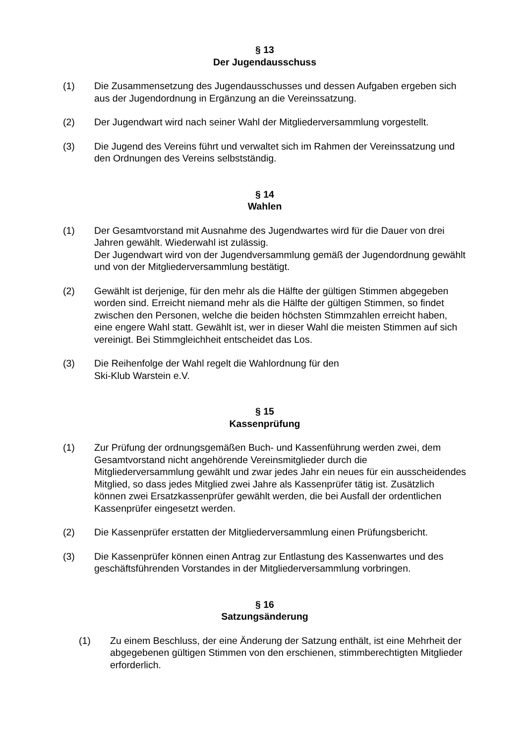§ 13
Der Jugendausschuss
(1) Die Zusammensetzung des Jugendausschusses und dessen Aufgaben ergeben sich aus der Jugendordnung in Ergänzung an die Vereinssatzung.
(2) Der Jugendwart wird nach seiner Wahl der Mitgliederversammlung vorgestellt.
(3) Die Jugend des Vereins führt und verwaltet sich im Rahmen der Vereinssatzung und den Ordnungen des Vereins selbstständig.
§ 14
Wahlen
(1) Der Gesamtvorstand mit Ausnahme des Jugendwartes wird für die Dauer von drei Jahren gewählt. Wiederwahl ist zulässig.
Der Jugendwart wird von der Jugendversammlung gemäß der Jugendordnung gewählt und von der Mitgliederversammlung bestätigt.
(2) Gewählt ist derjenige, für den mehr als die Hälfte der gültigen Stimmen abgegeben worden sind. Erreicht niemand mehr als die Hälfte der gültigen Stimmen, so findet zwischen den Personen, welche die beiden höchsten Stimmzahlen erreicht haben, eine engere Wahl statt. Gewählt ist, wer in dieser Wahl die meisten Stimmen auf sich vereinigt. Bei Stimmgleichheit entscheidet das Los.
(3) Die Reihenfolge der Wahl regelt die Wahlordnung für den
Ski-Klub Warstein e.V.
§ 15
Kassenprüfung
(1) Zur Prüfung der ordnungsgemäßen Buch- und Kassenführung werden zwei, dem Gesamtvorstand nicht angehörende Vereinsmitglieder durch die Mitgliederversammlung gewählt und zwar jedes Jahr ein neues für ein ausscheidendes Mitglied, so dass jedes Mitglied zwei Jahre als Kassenprüfer tätig ist. Zusätzlich können zwei Ersatzkassenprüfer gewählt werden, die bei Ausfall der ordentlichen Kassenprüfer eingesetzt werden.
(2) Die Kassenprüfer erstatten der Mitgliederversammlung einen Prüfungsbericht.
(3) Die Kassenprüfer können einen Antrag zur Entlastung des Kassenwartes und des geschäftsführenden Vorstandes in der Mitgliederversammlung vorbringen.
§ 16
Satzungsänderung
(1) Zu einem Beschluss, der eine Änderung der Satzung enthält, ist eine Mehrheit der abgegebenen gültigen Stimmen von den erschienen, stimmberechtigten Mitglieder erforderlich.